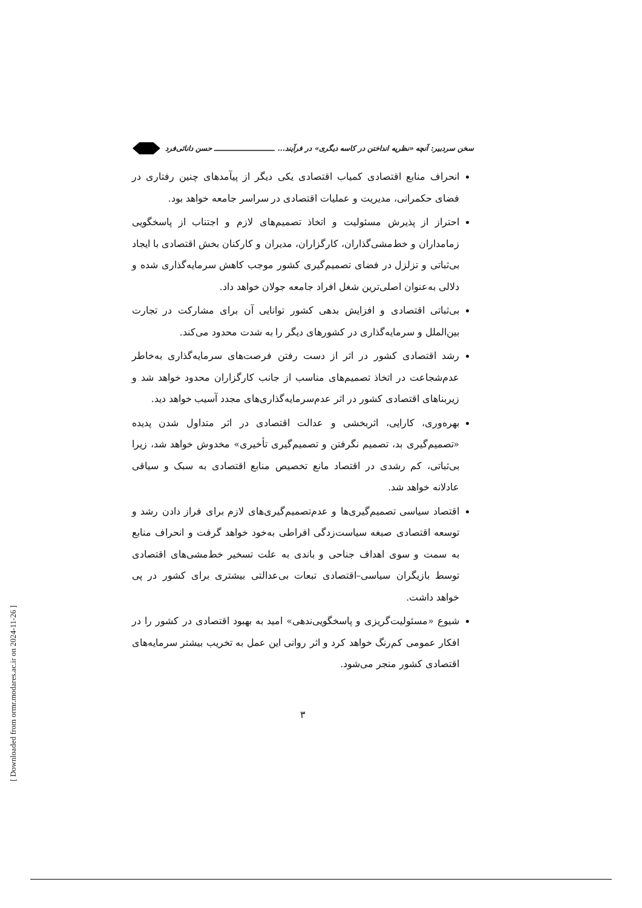سخن سردبیر: آنچه «نظریه انداختن در کاسه دیگری» در فرآیند... ـــــــــــــــــــــــــ حسن دانائی‌فرد
انحراف منابع اقتصادی کمیاب اقتصادی یکی دیگر از پیآمدهای چنین رفتاری در فضای حکمرانی، مدیریت و عملیات اقتصادی در سراسر جامعه خواهد بود.
احتراز از پذیرش مسئولیت و اتخاذ تصمیم‌های لازم و اجتناب از پاسخگویی زمامداران و خط‌مشی‌گذاران، کارگزاران، مدیران و کارکنان بخش اقتصادی با ایجاد بی‌ثباتی و تزلزل در فضای تصمیم‌گیری کشور موجب کاهش سرمایه‌گذاری شده و دلالی به‌عنوان اصلی‌ترین شغل افراد جامعه جولان خواهد داد.
بی‌ثباتی اقتصادی و افزایش بدهی کشور توانایی آن برای مشارکت در تجارت بین‌الملل و سرمایه‌گذاری در کشورهای دیگر را به شدت محدود می‌کند.
رشد اقتصادی کشور در اثر از دست رفتن فرصت‌های سرمایه‌گذاری به‌خاطر عدم‌شجاعت در اتخاذ تصمیم‌های مناسب از جانب کارگزاران محدود خواهد شد و زیربناهای اقتصادی کشور در اثر عدم‌سرمایه‌گذاری‌های مجدد آسیب خواهد دید.
بهره‌وری، کارایی، اثربخشی و عدالت اقتصادی در اثر متداول شدن پدیده «تصمیم‌گیری بد، تصمیم نگرفتن و تصمیم‌گیری تأخیری» مخدوش خواهد شد، زیرا بی‌ثباتی، کم رشدی در اقتصاد مانع تخصیص منابع اقتصادی به سبک و سیاقی عادلانه خواهد شد.
اقتصاد سیاسی تصمیم‌گیری‌ها و عدم‌تصمیم‌گیری‌های لازم برای فراز دادن رشد و توسعه اقتصادی صبغه سیاست‌زدگی افراطی به‌خود خواهد گرفت و انحراف منابع به سمت و سوی اهداف جناحی و باندی به علت تسخیر خط‌مشی‌های اقتصادی توسط بازیگران سیاسی–اقتصادی تبعات بی‌عدالتی بیشتری برای کشور در پی خواهد داشت.
شیوع «مسئولیت‌گریزی و پاسخگویی‌ندهی» امید به بهبود اقتصادی در کشور را در افکار عمومی کم‌رنگ خواهد کرد و اثر روانی این عمل به تخریب بیشتر سرمایه‌های اقتصادی کشور منجر می‌شود.
۳
[ Downloaded from ormr.modares.ac.ir on 2024-11-26 ]